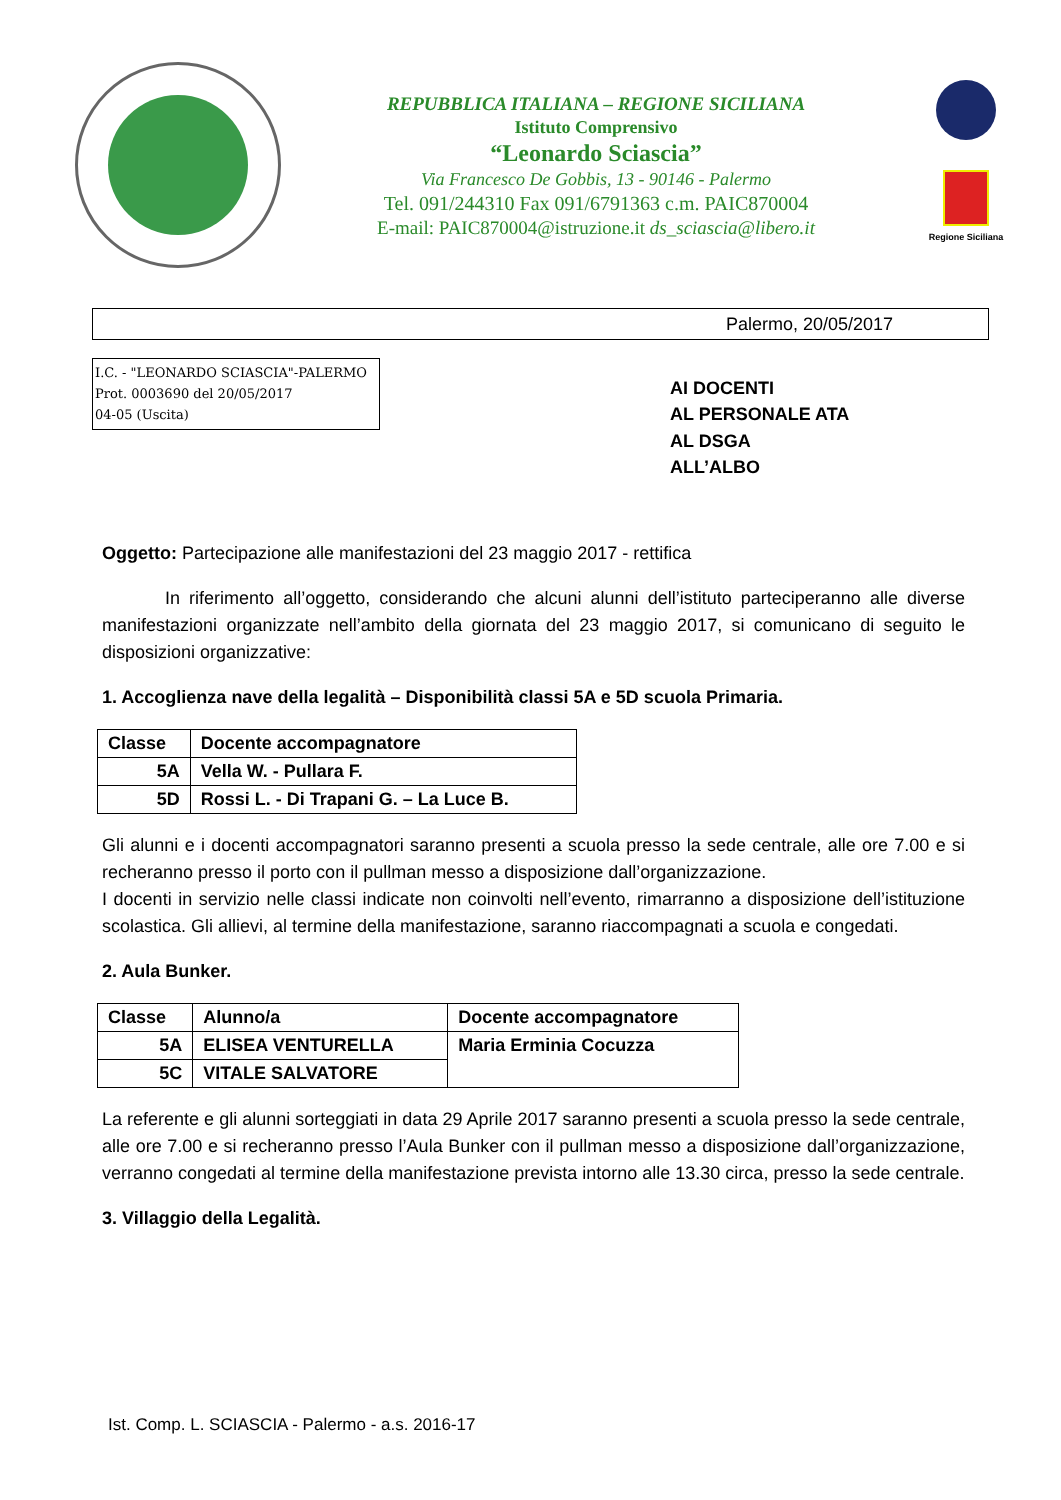REPUBBLICA ITALIANA – REGIONE SICILIANA
Istituto Comprensivo
“Leonardo Sciascia”
Via Francesco De Gobbis, 13 - 90146 - Palermo
Tel. 091/244310 Fax 091/6791363 c.m. PAIC870004
E-mail: PAIC870004@istruzione.it ds_sciascia@libero.it
Regione Siciliana
Palermo, 20/05/2017
I.C. - "LEONARDO SCIASCIA"-PALERMO
Prot. 0003690 del 20/05/2017
04-05 (Uscita)
AI DOCENTI
AL PERSONALE ATA
AL DSGA
ALL’ALBO
Oggetto: Partecipazione alle manifestazioni del 23 maggio 2017 - rettifica
In riferimento all’oggetto, considerando che alcuni alunni dell’istituto parteciperanno alle diverse manifestazioni organizzate nell’ambito della giornata del 23 maggio 2017, si comunicano di seguito le disposizioni organizzative:
1. Accoglienza nave della legalità – Disponibilità classi 5A e 5D scuola Primaria.
| Classe | Docente accompagnatore |
| --- | --- |
| 5A | Vella W. - Pullara F. |
| 5D | Rossi L. - Di Trapani G. – La Luce B. |
Gli alunni e i docenti accompagnatori saranno presenti a scuola presso la sede centrale, alle ore 7.00 e si recheranno presso il porto con il pullman messo a disposizione dall’organizzazione.
I docenti in servizio nelle classi indicate non coinvolti nell’evento, rimarranno a disposizione dell’istituzione scolastica. Gli allievi, al termine della manifestazione, saranno riaccompagnati a scuola e congedati.
2. Aula Bunker.
| Classe | Alunno/a | Docente accompagnatore |
| --- | --- | --- |
| 5A | ELISEA VENTURELLA | Maria Erminia Cocuzza |
| 5C | VITALE SALVATORE | |
La referente e gli alunni sorteggiati in data 29 Aprile 2017 saranno presenti a scuola presso la sede centrale, alle ore 7.00 e si recheranno presso l’Aula Bunker con il pullman messo a disposizione dall’organizzazione, verranno congedati al termine della manifestazione prevista intorno alle 13.30 circa, presso la sede centrale.
3. Villaggio della Legalità.
Ist. Comp. L. SCIASCIA - Palermo - a.s. 2016-17